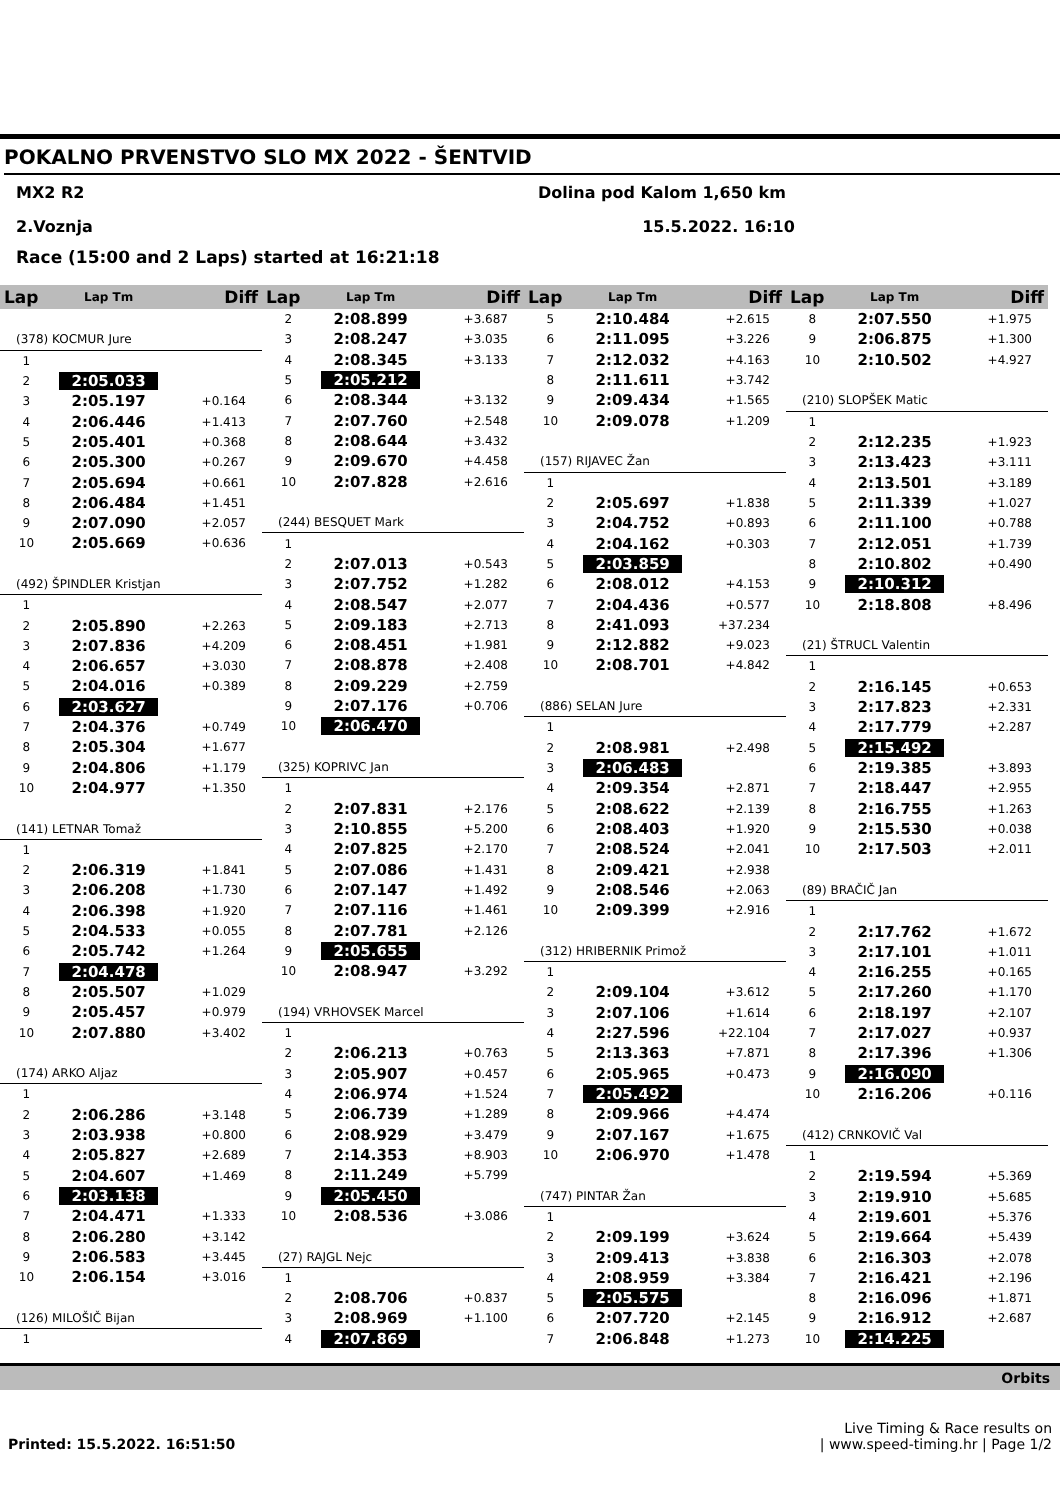POKALNO PRVENSTVO SLO MX 2022 - ŠENTVID
MX2 R2 Dolina pod Kalom 1,650 km
2.Voznja 15.5.2022. 16:10
Race (15:00 and 2 Laps) started at 16:21:18
| Lap | Lap Tm | Diff |
| --- | --- | --- |
| (378) KOCMUR Jure | | |
| 1 | | |
| 2 | 2:05.033 | |
| 3 | 2:05.197 | +0.164 |
| 4 | 2:06.446 | +1.413 |
| 5 | 2:05.401 | +0.368 |
| 6 | 2:05.300 | +0.267 |
| 7 | 2:05.694 | +0.661 |
| 8 | 2:06.484 | +1.451 |
| 9 | 2:07.090 | +2.057 |
| 10 | 2:05.669 | +0.636 |
| (492) ŠPINDLER Kristjan | | |
| 1 | | |
| 2 | 2:05.890 | +2.263 |
| 3 | 2:07.836 | +4.209 |
| 4 | 2:06.657 | +3.030 |
| 5 | 2:04.016 | +0.389 |
| 6 | 2:03.627 | |
| 7 | 2:04.376 | +0.749 |
| 8 | 2:05.304 | +1.677 |
| 9 | 2:04.806 | +1.179 |
| 10 | 2:04.977 | +1.350 |
| (141) LETNAR Tomaž | | |
| 1 | | |
| 2 | 2:06.319 | +1.841 |
| 3 | 2:06.208 | +1.730 |
| 4 | 2:06.398 | +1.920 |
| 5 | 2:04.533 | +0.055 |
| 6 | 2:05.742 | +1.264 |
| 7 | 2:04.478 | |
| 8 | 2:05.507 | +1.029 |
| 9 | 2:05.457 | +0.979 |
| 10 | 2:07.880 | +3.402 |
| (174) ARKO Aljaz | | |
| 1 | | |
| 2 | 2:06.286 | +3.148 |
| 3 | 2:03.938 | +0.800 |
| 4 | 2:05.827 | +2.689 |
| 5 | 2:04.607 | +1.469 |
| 6 | 2:03.138 | |
| 7 | 2:04.471 | +1.333 |
| 8 | 2:06.280 | +3.142 |
| 9 | 2:06.583 | +3.445 |
| 10 | 2:06.154 | +3.016 |
| (126) MILOŠIČ Bijan | | |
| 1 | | |
| Lap | Lap Tm | Diff |
| --- | --- | --- |
| 2 | 2:08.899 | +3.687 |
| 3 | 2:08.247 | +3.035 |
| 4 | 2:08.345 | +3.133 |
| 5 | 2:05.212 | |
| 6 | 2:08.344 | +3.132 |
| 7 | 2:07.760 | +2.548 |
| 8 | 2:08.644 | +3.432 |
| 9 | 2:09.670 | +4.458 |
| 10 | 2:07.828 | +2.616 |
| (244) BESQUET Mark | | |
| 1 | | |
| 2 | 2:07.013 | +0.543 |
| 3 | 2:07.752 | +1.282 |
| 4 | 2:08.547 | +2.077 |
| 5 | 2:09.183 | +2.713 |
| 6 | 2:08.451 | +1.981 |
| 7 | 2:08.878 | +2.408 |
| 8 | 2:09.229 | +2.759 |
| 9 | 2:07.176 | +0.706 |
| 10 | 2:06.470 | |
| (325) KOPRIVC Jan | | |
| 1 | | |
| 2 | 2:07.831 | +2.176 |
| 3 | 2:10.855 | +5.200 |
| 4 | 2:07.825 | +2.170 |
| 5 | 2:07.086 | +1.431 |
| 6 | 2:07.147 | +1.492 |
| 7 | 2:07.116 | +1.461 |
| 8 | 2:07.781 | +2.126 |
| 9 | 2:05.655 | |
| 10 | 2:08.947 | +3.292 |
| (194) VRHOVSEK Marcel | | |
| 1 | | |
| 2 | 2:06.213 | +0.763 |
| 3 | 2:05.907 | +0.457 |
| 4 | 2:06.974 | +1.524 |
| 5 | 2:06.739 | +1.289 |
| 6 | 2:08.929 | +3.479 |
| 7 | 2:14.353 | +8.903 |
| 8 | 2:11.249 | +5.799 |
| 9 | 2:05.450 | |
| 10 | 2:08.536 | +3.086 |
| (27) RAJGL Nejc | | |
| 1 | | |
| 2 | 2:08.706 | +0.837 |
| 3 | 2:08.969 | +1.100 |
| 4 | 2:07.869 | |
| Lap | Lap Tm | Diff |
| --- | --- | --- |
| 5 | 2:10.484 | +2.615 |
| 6 | 2:11.095 | +3.226 |
| 7 | 2:12.032 | +4.163 |
| 8 | 2:11.611 | +3.742 |
| 9 | 2:09.434 | +1.565 |
| 10 | 2:09.078 | +1.209 |
| (157) RIJAVEC Žan | | |
| 1 | | |
| 2 | 2:05.697 | +1.838 |
| 3 | 2:04.752 | +0.893 |
| 4 | 2:04.162 | +0.303 |
| 5 | 2:03.859 | |
| 6 | 2:08.012 | +4.153 |
| 7 | 2:04.436 | +0.577 |
| 8 | 2:41.093 | +37.234 |
| 9 | 2:12.882 | +9.023 |
| 10 | 2:08.701 | +4.842 |
| (886) SELAN Jure | | |
| 1 | | |
| 2 | 2:08.981 | +2.498 |
| 3 | 2:06.483 | |
| 4 | 2:09.354 | +2.871 |
| 5 | 2:08.622 | +2.139 |
| 6 | 2:08.403 | +1.920 |
| 7 | 2:08.524 | +2.041 |
| 8 | 2:09.421 | +2.938 |
| 9 | 2:08.546 | +2.063 |
| 10 | 2:09.399 | +2.916 |
| (312) HRIBERNIK Primož | | |
| 1 | | |
| 2 | 2:09.104 | +3.612 |
| 3 | 2:07.106 | +1.614 |
| 4 | 2:27.596 | +22.104 |
| 5 | 2:13.363 | +7.871 |
| 6 | 2:05.965 | +0.473 |
| 7 | 2:05.492 | |
| 8 | 2:09.966 | +4.474 |
| 9 | 2:07.167 | +1.675 |
| 10 | 2:06.970 | +1.478 |
| (747) PINTAR Žan | | |
| 1 | | |
| 2 | 2:09.199 | +3.624 |
| 3 | 2:09.413 | +3.838 |
| 4 | 2:08.959 | +3.384 |
| 5 | 2:05.575 | |
| 6 | 2:07.720 | +2.145 |
| 7 | 2:06.848 | +1.273 |
| Lap | Lap Tm | Diff |
| --- | --- | --- |
| 8 | 2:07.550 | +1.975 |
| 9 | 2:06.875 | +1.300 |
| 10 | 2:10.502 | +4.927 |
| (210) SLOPŠEK Matic | | |
| 1 | | |
| 2 | 2:12.235 | +1.923 |
| 3 | 2:13.423 | +3.111 |
| 4 | 2:13.501 | +3.189 |
| 5 | 2:11.339 | +1.027 |
| 6 | 2:11.100 | +0.788 |
| 7 | 2:12.051 | +1.739 |
| 8 | 2:10.802 | +0.490 |
| 9 | 2:10.312 | |
| 10 | 2:18.808 | +8.496 |
| (21) ŠTRUCL Valentin | | |
| 1 | | |
| 2 | 2:16.145 | +0.653 |
| 3 | 2:17.823 | +2.331 |
| 4 | 2:17.779 | +2.287 |
| 5 | 2:15.492 | |
| 6 | 2:19.385 | +3.893 |
| 7 | 2:18.447 | +2.955 |
| 8 | 2:16.755 | +1.263 |
| 9 | 2:15.530 | +0.038 |
| 10 | 2:17.503 | +2.011 |
| (89) BRAČIČ Jan | | |
| 1 | | |
| 2 | 2:17.762 | +1.672 |
| 3 | 2:17.101 | +1.011 |
| 4 | 2:16.255 | +0.165 |
| 5 | 2:17.260 | +1.170 |
| 6 | 2:18.197 | +2.107 |
| 7 | 2:17.027 | +0.937 |
| 8 | 2:17.396 | +1.306 |
| 9 | 2:16.090 | |
| 10 | 2:16.206 | +0.116 |
| (412) CRNKOVIČ Val | | |
| 1 | | |
| 2 | 2:19.594 | +5.369 |
| 3 | 2:19.910 | +5.685 |
| 4 | 2:19.601 | +5.376 |
| 5 | 2:19.664 | +5.439 |
| 6 | 2:16.303 | +2.078 |
| 7 | 2:16.421 | +2.196 |
| 8 | 2:16.096 | +1.871 |
| 9 | 2:16.912 | +2.687 |
| 10 | 2:14.225 | |
Orbits
Printed: 15.5.2022. 16:51:50
Live Timing & Race results on
| www.speed-timing.hr | Page 1/2